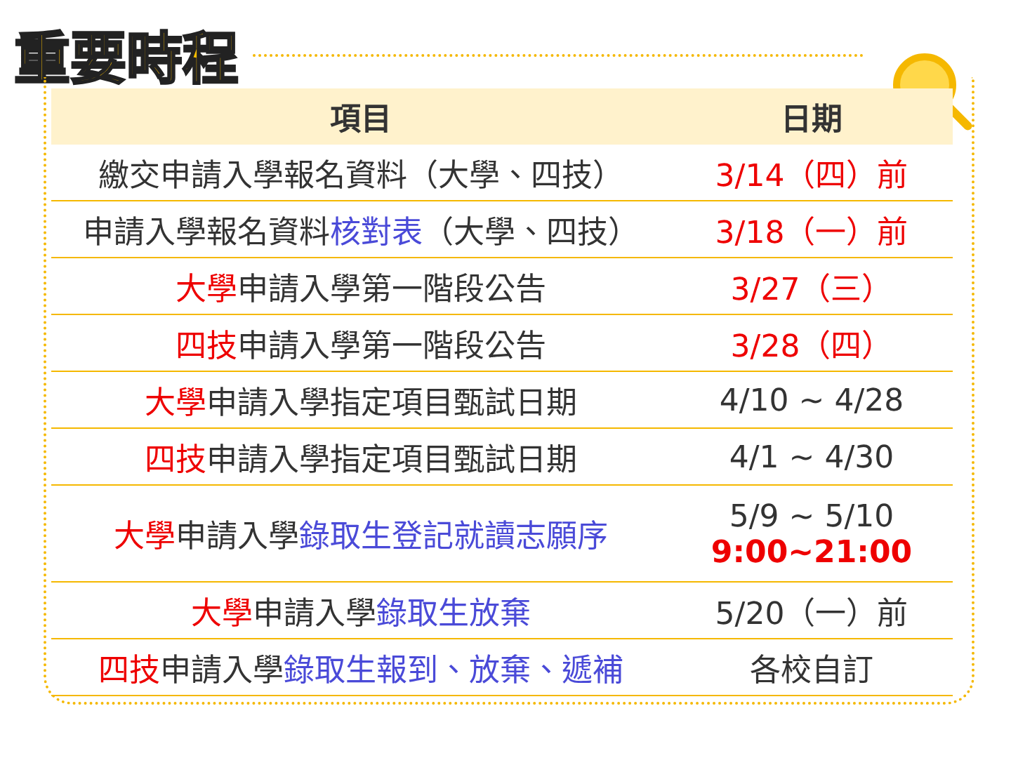重要時程
| 項目 | 日期 |
| --- | --- |
| 繳交申請入學報名資料（大學、四技） | 3/14（四）前 |
| 申請入學報名資料 核對表 （大學、四技） | 3/18（一）前 |
| 大學 申請入學第一階段公告 | 3/27（三） |
| 四技 申請入學第一階段公告 | 3/28（四） |
| 大學 申請入學指定項目甄試日期 | 4/10 ~ 4/28 |
| 四技 申請入學指定項目甄試日期 | 4/1 ~ 4/30 |
| 大學 申請入學 錄取生登記就讀志願序 | 5/9 ~ 5/10 9:00~21:00 |
| 大學 申請入學 錄取生放棄 | 5/20（一）前 |
| 四技 申請入學 錄取生報到、放棄、遞補 | 各校自訂 |